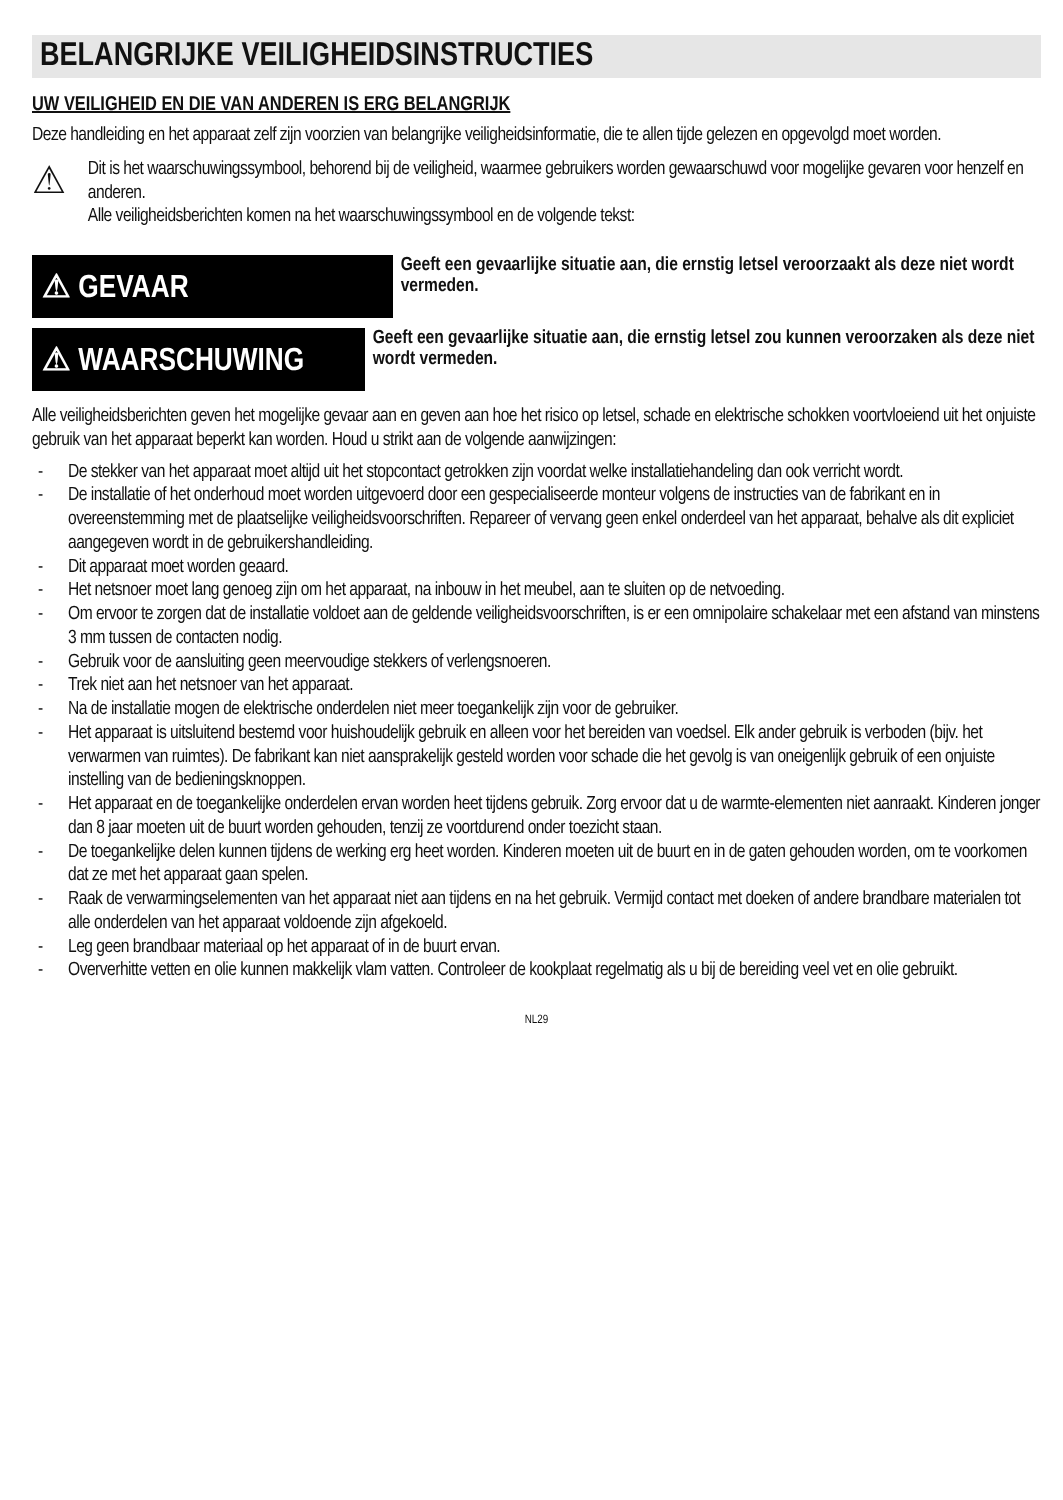BELANGRIJKE VEILIGHEIDSINSTRUCTIES
UW VEILIGHEID EN DIE VAN ANDEREN IS ERG BELANGRIJK
Deze handleiding en het apparaat zelf zijn voorzien van belangrijke veiligheidsinformatie, die te allen tijde gelezen en opgevolgd moet worden.
⚠
Dit is het waarschuwingssymbool, behorend bij de veiligheid, waarmee gebruikers worden gewaarschuwd voor mogelijke gevaren voor henzelf en anderen.
Alle veiligheidsberichten komen na het waarschuwingssymbool en de volgende tekst:
⚠ GEVAAR
Geeft een gevaarlijke situatie aan, die ernstig letsel veroorzaakt als deze niet wordt vermeden.
⚠ WAARSCHUWING
Geeft een gevaarlijke situatie aan, die ernstig letsel zou kunnen veroorzaken als deze niet wordt vermeden.
Alle veiligheidsberichten geven het mogelijke gevaar aan en geven aan hoe het risico op letsel, schade en elektrische schokken voortvloeiend uit het onjuiste gebruik van het apparaat beperkt kan worden. Houd u strikt aan de volgende aanwijzingen:
- De stekker van het apparaat moet altijd uit het stopcontact getrokken zijn voordat welke installatiehandeling dan ook verricht wordt.
- De installatie of het onderhoud moet worden uitgevoerd door een gespecialiseerde monteur volgens de instructies van de fabrikant en in overeenstemming met de plaatselijke veiligheidsvoorschriften. Repareer of vervang geen enkel onderdeel van het apparaat, behalve als dit expliciet aangegeven wordt in de gebruikershandleiding.
- Dit apparaat moet worden geaard.
- Het netsnoer moet lang genoeg zijn om het apparaat, na inbouw in het meubel, aan te sluiten op de netvoeding.
- Om ervoor te zorgen dat de installatie voldoet aan de geldende veiligheidsvoorschriften, is er een omnipolaire schakelaar met een afstand van minstens 3 mm tussen de contacten nodig.
- Gebruik voor de aansluiting geen meervoudige stekkers of verlengsnoeren.
- Trek niet aan het netsnoer van het apparaat.
- Na de installatie mogen de elektrische onderdelen niet meer toegankelijk zijn voor de gebruiker.
- Het apparaat is uitsluitend bestemd voor huishoudelijk gebruik en alleen voor het bereiden van voedsel. Elk ander gebruik is verboden (bijv. het verwarmen van ruimtes). De fabrikant kan niet aansprakelijk gesteld worden voor schade die het gevolg is van oneigenlijk gebruik of een onjuiste instelling van de bedieningsknoppen.
- Het apparaat en de toegankelijke onderdelen ervan worden heet tijdens gebruik. Zorg ervoor dat u de warmte-elementen niet aanraakt. Kinderen jonger dan 8 jaar moeten uit de buurt worden gehouden, tenzij ze voortdurend onder toezicht staan.
- De toegankelijke delen kunnen tijdens de werking erg heet worden. Kinderen moeten uit de buurt en in de gaten gehouden worden, om te voorkomen dat ze met het apparaat gaan spelen.
- Raak de verwarmingselementen van het apparaat niet aan tijdens en na het gebruik. Vermijd contact met doeken of andere brandbare materialen tot alle onderdelen van het apparaat voldoende zijn afgekoeld.
- Leg geen brandbaar materiaal op het apparaat of in de buurt ervan.
- Oververhitte vetten en olie kunnen makkelijk vlam vatten. Controleer de kookplaat regelmatig als u bij de bereiding veel vet en olie gebruikt.
NL29